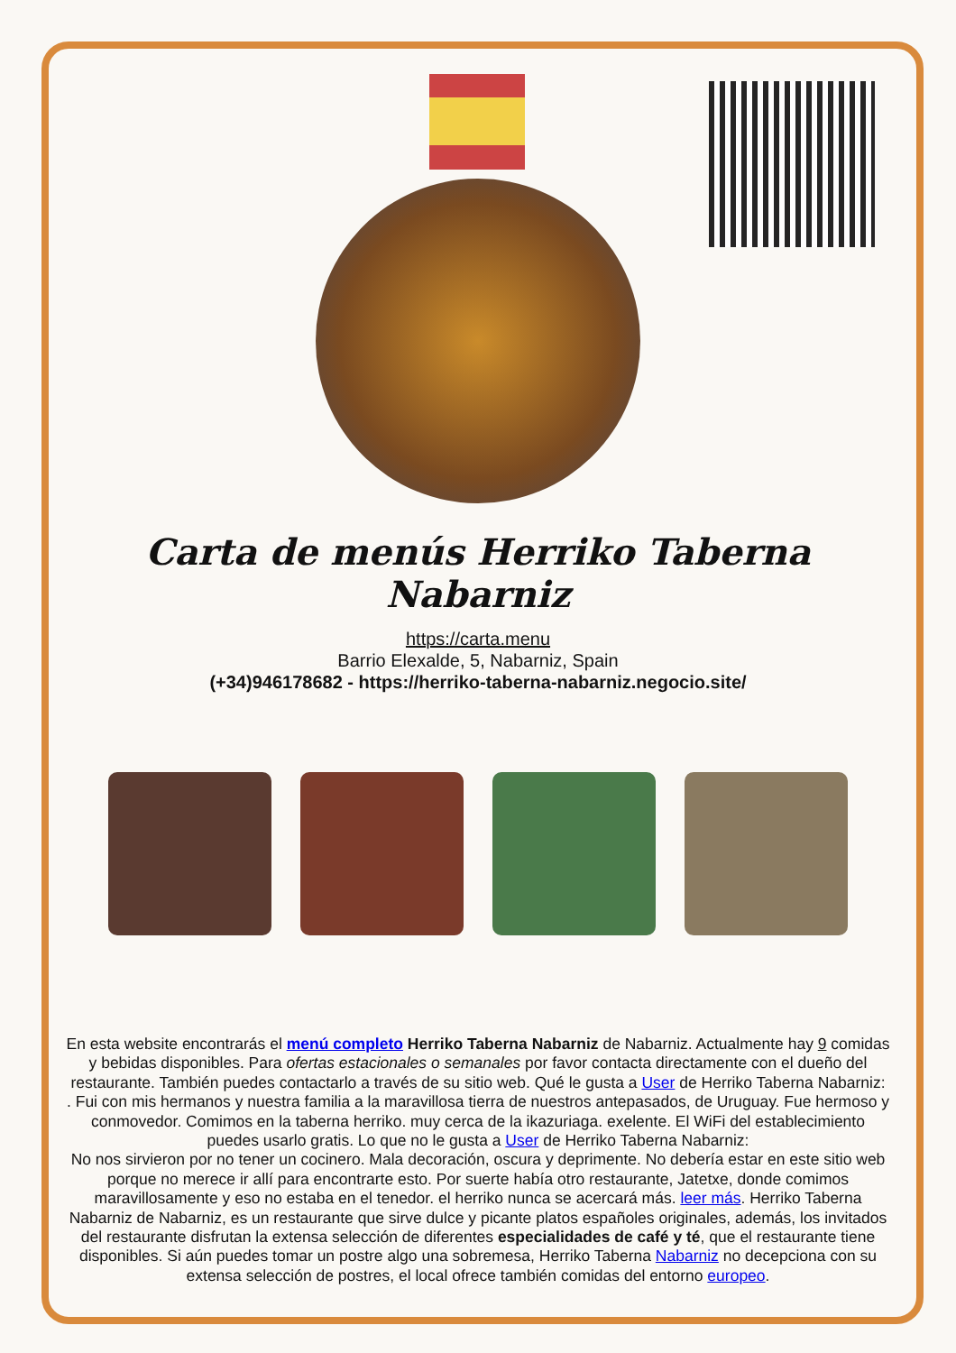Carta de menús Herriko Taberna Nabarniz
https://carta.menu
Barrio Elexalde, 5, Nabarniz, Spain
(+34)946178682 - https://herriko-taberna-nabarniz.negocio.site/
En esta website encontrarás el menú completo Herriko Taberna Nabarniz de Nabarniz. Actualmente hay 9 comidas y bebidas disponibles. Para ofertas estacionales o semanales por favor contacta directamente con el dueño del restaurante. También puedes contactarlo a través de su sitio web. Qué le gusta a User de Herriko Taberna Nabarniz:
. Fui con mis hermanos y nuestra familia a la maravillosa tierra de nuestros antepasados, de Uruguay. Fue hermoso y conmovedor. Comimos en la taberna herriko. muy cerca de la ikazuriaga. exelente. El WiFi del establecimiento puedes usarlo gratis. Lo que no le gusta a User de Herriko Taberna Nabarniz:
No nos sirvieron por no tener un cocinero. Mala decoración, oscura y deprimente. No debería estar en este sitio web porque no merece ir allí para encontrarte esto. Por suerte había otro restaurante, Jatetxe, donde comimos maravillosamente y eso no estaba en el tenedor. el herriko nunca se acercará más. leer más. Herriko Taberna Nabarniz de Nabarniz, es un restaurante que sirve dulce y picante platos españoles originales, además, los invitados del restaurante disfrutan la extensa selección de diferentes especialidades de café y té, que el restaurante tiene disponibles. Si aún puedes tomar un postre algo una sobremesa, Herriko Taberna Nabarniz no decepciona con su extensa selección de postres, el local ofrece también comidas del entorno europeo.